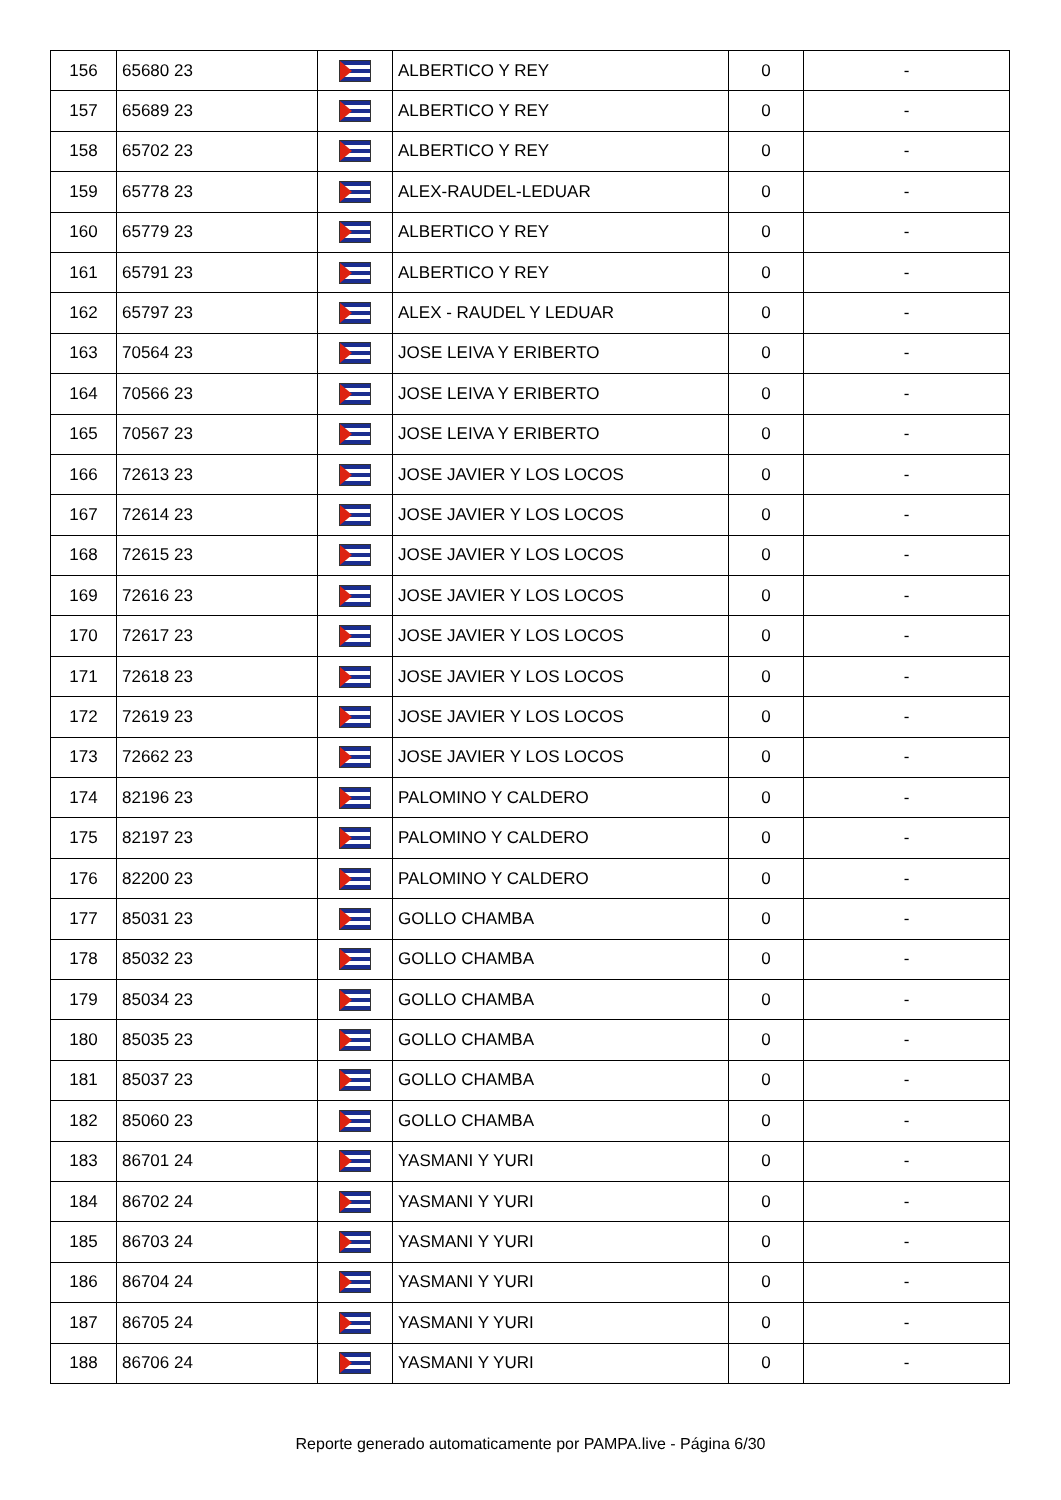| 156 | 65680 23 | | ALBERTICO Y REY | 0 | - |
| 157 | 65689 23 | | ALBERTICO Y REY | 0 | - |
| 158 | 65702 23 | | ALBERTICO Y REY | 0 | - |
| 159 | 65778 23 | | ALEX-RAUDEL-LEDUAR | 0 | - |
| 160 | 65779 23 | | ALBERTICO Y REY | 0 | - |
| 161 | 65791 23 | | ALBERTICO Y REY | 0 | - |
| 162 | 65797 23 | | ALEX - RAUDEL Y LEDUAR | 0 | - |
| 163 | 70564 23 | | JOSE LEIVA Y ERIBERTO | 0 | - |
| 164 | 70566 23 | | JOSE LEIVA Y ERIBERTO | 0 | - |
| 165 | 70567 23 | | JOSE LEIVA Y ERIBERTO | 0 | - |
| 166 | 72613 23 | | JOSE JAVIER Y LOS LOCOS | 0 | - |
| 167 | 72614 23 | | JOSE JAVIER Y LOS LOCOS | 0 | - |
| 168 | 72615 23 | | JOSE JAVIER Y LOS LOCOS | 0 | - |
| 169 | 72616 23 | | JOSE JAVIER Y LOS LOCOS | 0 | - |
| 170 | 72617 23 | | JOSE JAVIER Y LOS LOCOS | 0 | - |
| 171 | 72618 23 | | JOSE JAVIER Y LOS LOCOS | 0 | - |
| 172 | 72619 23 | | JOSE JAVIER Y LOS LOCOS | 0 | - |
| 173 | 72662 23 | | JOSE JAVIER Y LOS LOCOS | 0 | - |
| 174 | 82196 23 | | PALOMINO Y CALDERO | 0 | - |
| 175 | 82197 23 | | PALOMINO Y CALDERO | 0 | - |
| 176 | 82200 23 | | PALOMINO Y CALDERO | 0 | - |
| 177 | 85031 23 | | GOLLO CHAMBA | 0 | - |
| 178 | 85032 23 | | GOLLO CHAMBA | 0 | - |
| 179 | 85034 23 | | GOLLO CHAMBA | 0 | - |
| 180 | 85035 23 | | GOLLO CHAMBA | 0 | - |
| 181 | 85037 23 | | GOLLO CHAMBA | 0 | - |
| 182 | 85060 23 | | GOLLO CHAMBA | 0 | - |
| 183 | 86701 24 | | YASMANI Y YURI | 0 | - |
| 184 | 86702 24 | | YASMANI Y YURI | 0 | - |
| 185 | 86703 24 | | YASMANI Y YURI | 0 | - |
| 186 | 86704 24 | | YASMANI Y YURI | 0 | - |
| 187 | 86705 24 | | YASMANI Y YURI | 0 | - |
| 188 | 86706 24 | | YASMANI Y YURI | 0 | - |
Reporte generado automaticamente por PAMPA.live - Página 6/30